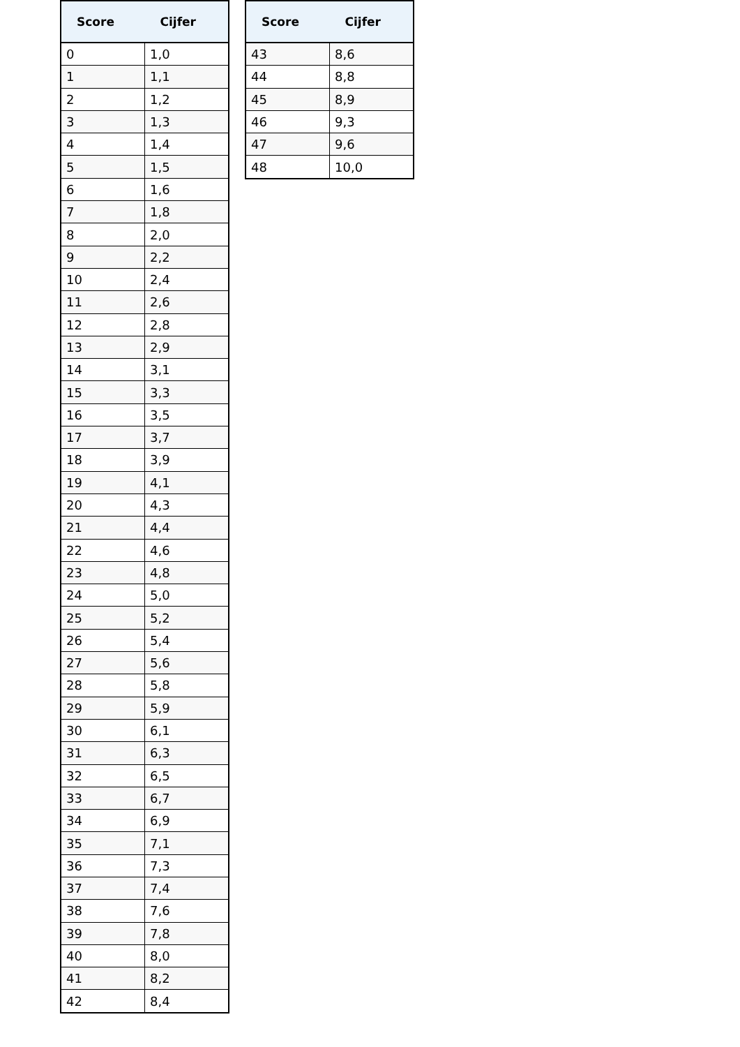| Score | Cijfer |
| --- | --- |
| 0 | 1,0 |
| 1 | 1,1 |
| 2 | 1,2 |
| 3 | 1,3 |
| 4 | 1,4 |
| 5 | 1,5 |
| 6 | 1,6 |
| 7 | 1,8 |
| 8 | 2,0 |
| 9 | 2,2 |
| 10 | 2,4 |
| 11 | 2,6 |
| 12 | 2,8 |
| 13 | 2,9 |
| 14 | 3,1 |
| 15 | 3,3 |
| 16 | 3,5 |
| 17 | 3,7 |
| 18 | 3,9 |
| 19 | 4,1 |
| 20 | 4,3 |
| 21 | 4,4 |
| 22 | 4,6 |
| 23 | 4,8 |
| 24 | 5,0 |
| 25 | 5,2 |
| 26 | 5,4 |
| 27 | 5,6 |
| 28 | 5,8 |
| 29 | 5,9 |
| 30 | 6,1 |
| 31 | 6,3 |
| 32 | 6,5 |
| 33 | 6,7 |
| 34 | 6,9 |
| 35 | 7,1 |
| 36 | 7,3 |
| 37 | 7,4 |
| 38 | 7,6 |
| 39 | 7,8 |
| 40 | 8,0 |
| 41 | 8,2 |
| 42 | 8,4 |
| Score | Cijfer |
| --- | --- |
| 43 | 8,6 |
| 44 | 8,8 |
| 45 | 8,9 |
| 46 | 9,3 |
| 47 | 9,6 |
| 48 | 10,0 |